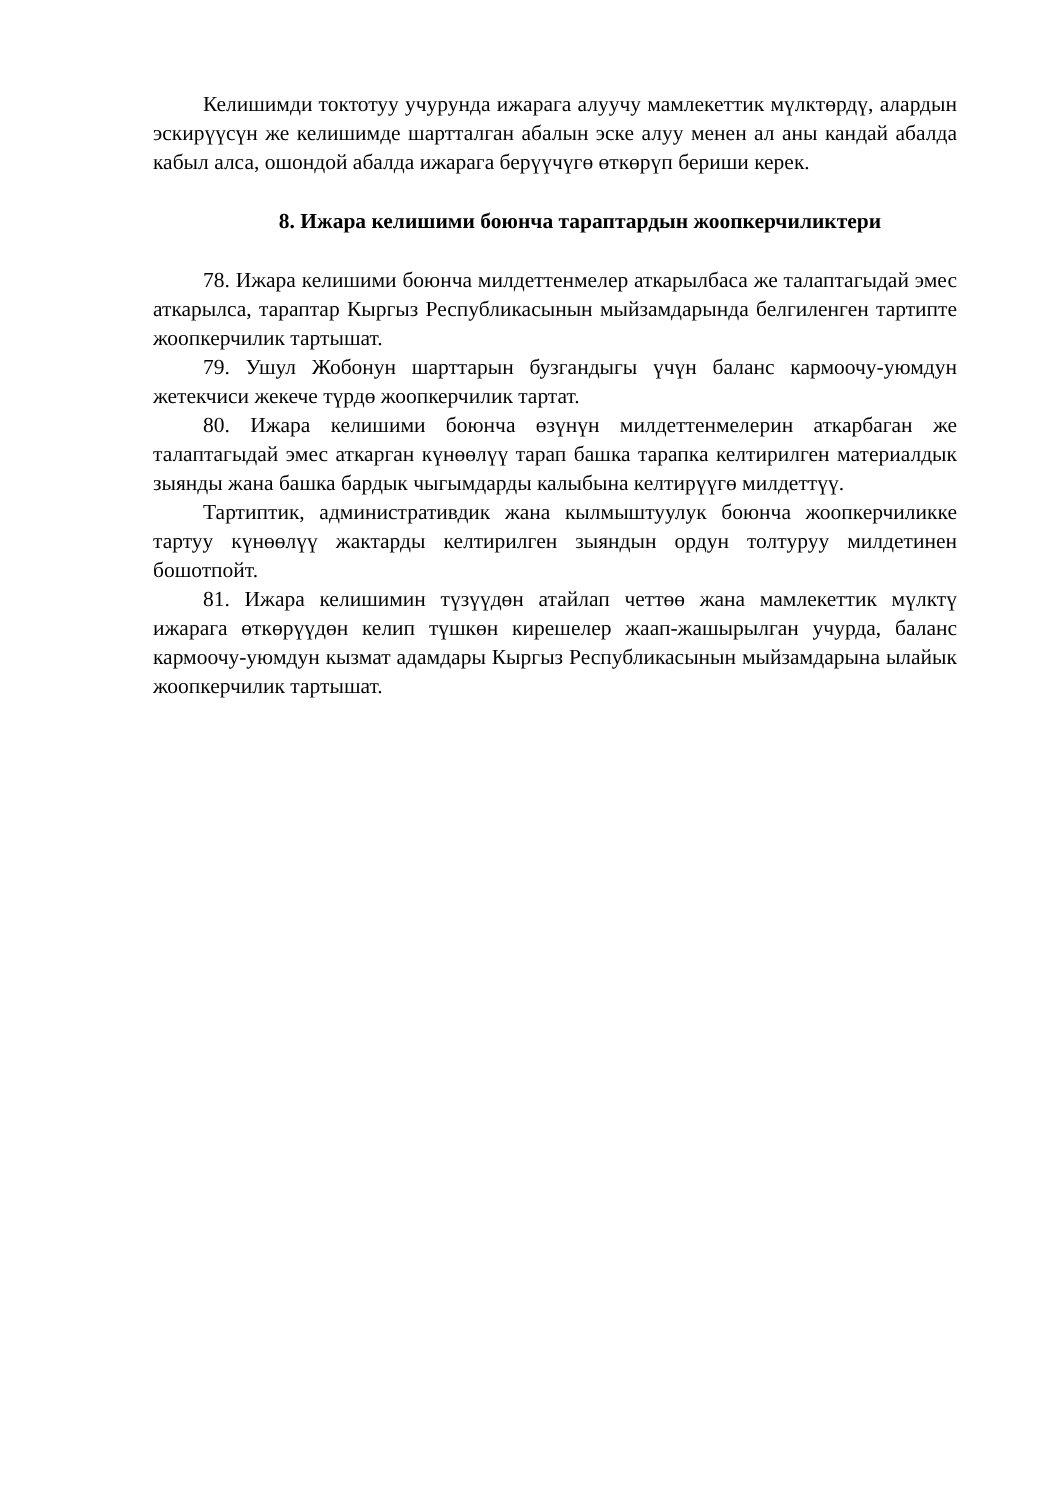Келишимди токтотуу учурунда ижарага алуучу мамлекеттик мүлктөрдү, алардын эскирүүсүн же келишимде шартталган абалын эске алуу менен ал аны кандай абалда кабыл алса, ошондой абалда ижарага берүүчүгө өткөрүп бериши керек.
8. Ижара келишими боюнча тараптардын жоопкерчиликтери
78. Ижара келишими боюнча милдеттенмелер аткарылбаса же талаптагыдай эмес аткарылса, тараптар Кыргыз Республикасынын мыйзамдарында белгиленген тартипте жоопкерчилик тартышат.
79. Ушул Жобонун шарттарын бузгандыгы үчүн баланс кармоочу-уюмдун жетекчиси жекече түрдө жоопкерчилик тартат.
80. Ижара келишими боюнча өзүнүн милдеттенмелерин аткарбаган же талаптагыдай эмес аткарган күнөөлүү тарап башка тарапка келтирилген материалдык зыянды жана башка бардык чыгымдарды калыбына келтирүүгө милдеттүү.
Тартиптик, административдик жана кылмыштуулук боюнча жоопкерчиликке тартуу күнөөлүү жактарды келтирилген зыяндын ордун толтуруу милдетинен бошотпойт.
81. Ижара келишимин түзүүдөн атайлап четтөө жана мамлекеттик мүлктү ижарага өткөрүүдөн келип түшкөн кирешелер жаап-жашырылган учурда, баланс кармоочу-уюмдун кызмат адамдары Кыргыз Республикасынын мыйзамдарына ылайык жоопкерчилик тартышат.